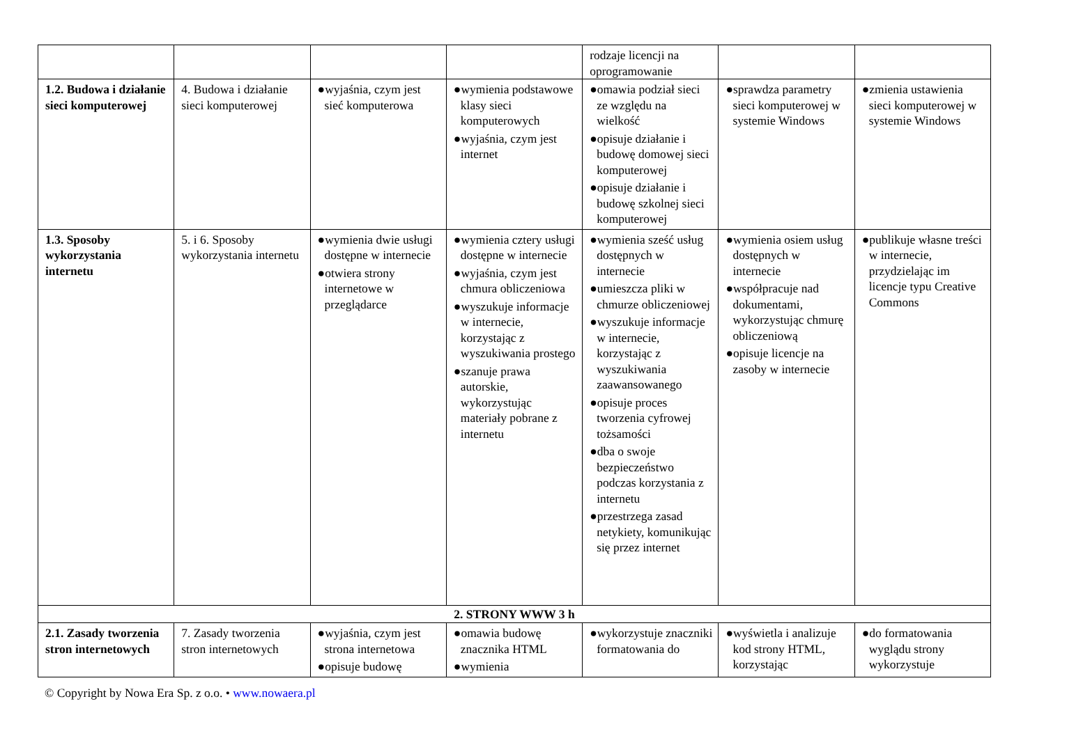| | | | | rodzaje licencji na oprogramowanie | | |
| 1.2. Budowa i działanie sieci komputerowej | 4. Budowa i działanie sieci komputerowej | ●wyjaśnia, czym jest sieć komputerowa | ●wymienia podstawowe klasy sieci komputerowych ●wyjaśnia, czym jest internet | ●omawia podział sieci ze względu na wielkość ●opisuje działanie i budowę domowej sieci komputerowej ●opisuje działanie i budowę szkolnej sieci komputerowej | ●sprawdza parametry sieci komputerowej w systemie Windows | ●zmienia ustawienia sieci komputerowej w systemie Windows |
| 1.3. Sposoby wykorzystania internetu | 5. i 6. Sposoby wykorzystania internetu | ●wymienia dwie usługi dostępne w internecie ●otwiera strony internetowe w przeglądarce | ●wymienia cztery usługi dostępne w internecie ●wyjaśnia, czym jest chmura obliczeniowa ●wyszukuje informacje w internecie, korzystając z wyszukiwania prostego ●szanuje prawa autorskie, wykorzystując materiały pobrane z internetu | ●wymienia sześć usług dostępnych w internecie ●umieszcza pliki w chmurze obliczeniowej ●wyszukuje informacje w internecie, korzystając z wyszukiwania zaawansowanego ●opisuje proces tworzenia cyfrowej tożsamości ●dba o swoje bezpieczeństwo podczas korzystania z internetu ●przestrzega zasad netykiety, komunikując się przez internet | ●wymienia osiem usług dostępnych w internecie ●współpracuje nad dokumentami, wykorzystując chmurę obliczeniową ●opisuje licencje na zasoby w internecie | ●publikuje własne treści w internecie, przydzielając im licencje typu Creative Commons |
| 2. STRONY WWW 3 h | | | | | | |
| 2.1. Zasady tworzenia stron internetowych | 7. Zasady tworzenia stron internetowych | ●wyjaśnia, czym jest strona internetowa ●opisuje budowę | ●omawia budowę znacznika HTML ●wymienia | ●wykorzystuje znaczniki formatowania do | ●wyświetla i analizuje kod strony HTML, korzystając | ●do formatowania wyglądu strony wykorzystuje |
© Copyright by Nowa Era Sp. z o.o. • www.nowaera.pl